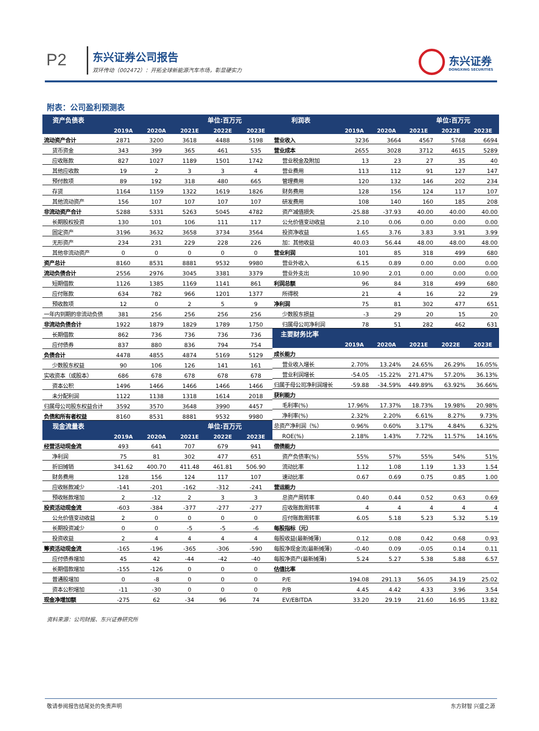P2 东兴证券公司报告
双环传动（002472）：开拓全球新能源汽车市场，彰显硬实力
东兴证券
DONGXING SECURITIES
附表：公司盈利预测表
| 资产负债表 | | | | 单位:百万元 | |
| --- | --- | --- | --- | --- | --- |
| | 2019A | 2020A | 2021E | 2022E | 2023E |
| 流动资产合计 | 2871 | 3200 | 3618 | 4488 | 5198 |
| 货币资金 | 343 | 399 | 365 | 461 | 535 |
| 应收账款 | 827 | 1027 | 1189 | 1501 | 1742 |
| 其他应收款 | 19 | 2 | 3 | 3 | 4 |
| 预付款项 | 89 | 192 | 318 | 480 | 665 |
| 存货 | 1164 | 1159 | 1322 | 1619 | 1826 |
| 其他流动资产 | 156 | 107 | 107 | 107 | 107 |
| 非流动资产合计 | 5288 | 5331 | 5263 | 5045 | 4782 |
| 长期股权投资 | 130 | 101 | 106 | 111 | 117 |
| 固定资产 | 3196 | 3632 | 3658 | 3734 | 3564 |
| 无形资产 | 234 | 231 | 229 | 228 | 226 |
| 其他非流动资产 | 0 | 0 | 0 | 0 | 0 |
| 资产总计 | 8160 | 8531 | 8881 | 9532 | 9980 |
| 流动负债合计 | 2556 | 2976 | 3045 | 3381 | 3379 |
| 短期借款 | 1126 | 1385 | 1169 | 1141 | 861 |
| 应付账款 | 634 | 782 | 966 | 1201 | 1377 |
| 预收款项 | 12 | 0 | 2 | 5 | 9 |
| 一年内到期的非流动负债 | 381 | 256 | 256 | 256 | 256 |
| 非流动负债合计 | 1922 | 1879 | 1829 | 1789 | 1750 |
| 长期借款 | 862 | 736 | 736 | 736 | 736 |
| 应付债券 | 837 | 880 | 836 | 794 | 754 |
| 负债合计 | 4478 | 4855 | 4874 | 5169 | 5129 |
| 少数股东权益 | 90 | 106 | 126 | 141 | 161 |
| 实收资本（或股本） | 686 | 678 | 678 | 678 | 678 |
| 资本公积 | 1496 | 1466 | 1466 | 1466 | 1466 |
| 未分配利润 | 1122 | 1138 | 1318 | 1614 | 2018 |
| 归属母公司股东权益合计 | 3592 | 3570 | 3648 | 3990 | 4457 |
| 负债和所有者权益 | 8160 | 8531 | 8881 | 9532 | 9980 |
| 现金流量表 | | | | 单位:百万元 | |
| | 2019A | 2020A | 2021E | 2022E | 2023E |
| 经营活动现金流 | 493 | 641 | 707 | 679 | 941 |
| 净利润 | 75 | 81 | 302 | 477 | 651 |
| 折旧摊销 | 341.62 | 400.70 | 411.48 | 461.81 | 506.90 |
| 财务费用 | 128 | 156 | 124 | 117 | 107 |
| 应收帐款减少 | -141 | -201 | -162 | -312 | -241 |
| 预收帐款增加 | 2 | -12 | 2 | 3 | 3 |
| 投资活动现金流 | -603 | -384 | -377 | -277 | -277 |
| 公允价值变动收益 | 2 | 0 | 0 | 0 | 0 |
| 长期投资减少 | 0 | 0 | -5 | -5 | -6 |
| 投资收益 | 2 | 4 | 4 | 4 | 4 |
| 筹资活动现金流 | -165 | -196 | -365 | -306 | -590 |
| 应付债券增加 | 45 | 42 | -44 | -42 | -40 |
| 长期借款增加 | -155 | -126 | 0 | 0 | 0 |
| 普通股增加 | 0 | -8 | 0 | 0 | 0 |
| 资本公积增加 | -11 | -30 | 0 | 0 | 0 |
| 现金净增加额 | -275 | 62 | -34 | 96 | 74 |
| 利润表 | | | | 单位:百万元 | |
| --- | --- | --- | --- | --- | --- |
| | 2019A | 2020A | 2021E | 2022E | 2023E |
| 营业收入 | 3236 | 3664 | 4567 | 5768 | 6694 |
| 营业成本 | 2655 | 3028 | 3712 | 4615 | 5289 |
| 营业税金及附加 | 13 | 23 | 27 | 35 | 40 |
| 营业费用 | 113 | 112 | 91 | 127 | 147 |
| 管理费用 | 120 | 132 | 146 | 202 | 234 |
| 财务费用 | 128 | 156 | 124 | 117 | 107 |
| 研发费用 | 108 | 140 | 160 | 185 | 208 |
| 资产减值损失 | -25.88 | -37.93 | 40.00 | 40.00 | 40.00 |
| 公允价值变动收益 | 2.10 | 0.06 | 0.00 | 0.00 | 0.00 |
| 投资净收益 | 1.65 | 3.76 | 3.83 | 3.91 | 3.99 |
| 加：其他收益 | 40.03 | 56.44 | 48.00 | 48.00 | 48.00 |
| 营业利润 | 101 | 85 | 318 | 499 | 680 |
| 营业外收入 | 6.15 | 0.89 | 0.00 | 0.00 | 0.00 |
| 营业外支出 | 10.90 | 2.01 | 0.00 | 0.00 | 0.00 |
| 利润总额 | 96 | 84 | 318 | 499 | 680 |
| 所得税 | 21 | 4 | 16 | 22 | 29 |
| 净利润 | 75 | 81 | 302 | 477 | 651 |
| 少数股东损益 | -3 | 29 | 20 | 15 | 20 |
| 归属母公司净利润 | 78 | 51 | 282 | 462 | 631 |
| 主要财务比率 | | | | | |
| | 2019A | 2020A | 2021E | 2022E | 2023E |
| 成长能力 | | | | | |
| 营业收入增长 | 2.70% | 13.24% | 24.65% | 26.29% | 16.05% |
| 营业利润增长 | -54.05 | -15.22% | 271.47% | 57.20% | 36.13% |
| 归属于母公司净利润增长 | -59.88 | -34.59% | 449.89% | 63.92% | 36.66% |
| 获利能力 | | | | | |
| 毛利率(%) | 17.96% | 17.37% | 18.73% | 19.98% | 20.98% |
| 净利率(%) | 2.32% | 2.20% | 6.61% | 8.27% | 9.73% |
| 总资产净利润（%） | 0.96% | 0.60% | 3.17% | 4.84% | 6.32% |
| ROE(%) | 2.18% | 1.43% | 7.72% | 11.57% | 14.16% |
| 偿债能力 | | | | | |
| 资产负债率(%) | 55% | 57% | 55% | 54% | 51% |
| 流动比率 | 1.12 | 1.08 | 1.19 | 1.33 | 1.54 |
| 速动比率 | 0.67 | 0.69 | 0.75 | 0.85 | 1.00 |
| 营运能力 | | | | | |
| 总资产周转率 | 0.40 | 0.44 | 0.52 | 0.63 | 0.69 |
| 应收账款周转率 | 4 | 4 | 4 | 4 | 4 |
| 应付账款周转率 | 6.05 | 5.18 | 5.23 | 5.32 | 5.19 |
| 每股指标（元） | | | | | |
| 每股收益(最新摊薄) | 0.12 | 0.08 | 0.42 | 0.68 | 0.93 |
| 每股净现金流(最新摊薄) | -0.40 | 0.09 | -0.05 | 0.14 | 0.11 |
| 每股净资产(最新摊薄) | 5.24 | 5.27 | 5.38 | 5.88 | 6.57 |
| 估值比率 | | | | | |
| P/E | 194.08 | 291.13 | 56.05 | 34.19 | 25.02 |
| P/B | 4.45 | 4.42 | 4.33 | 3.96 | 3.54 |
| EV/EBITDA | 33.20 | 29.19 | 21.60 | 16.95 | 13.82 |
资料来源：公司财报、东兴证券研究所
敬请参阅报告结尾处的免责声明 东方财智 兴盛之源